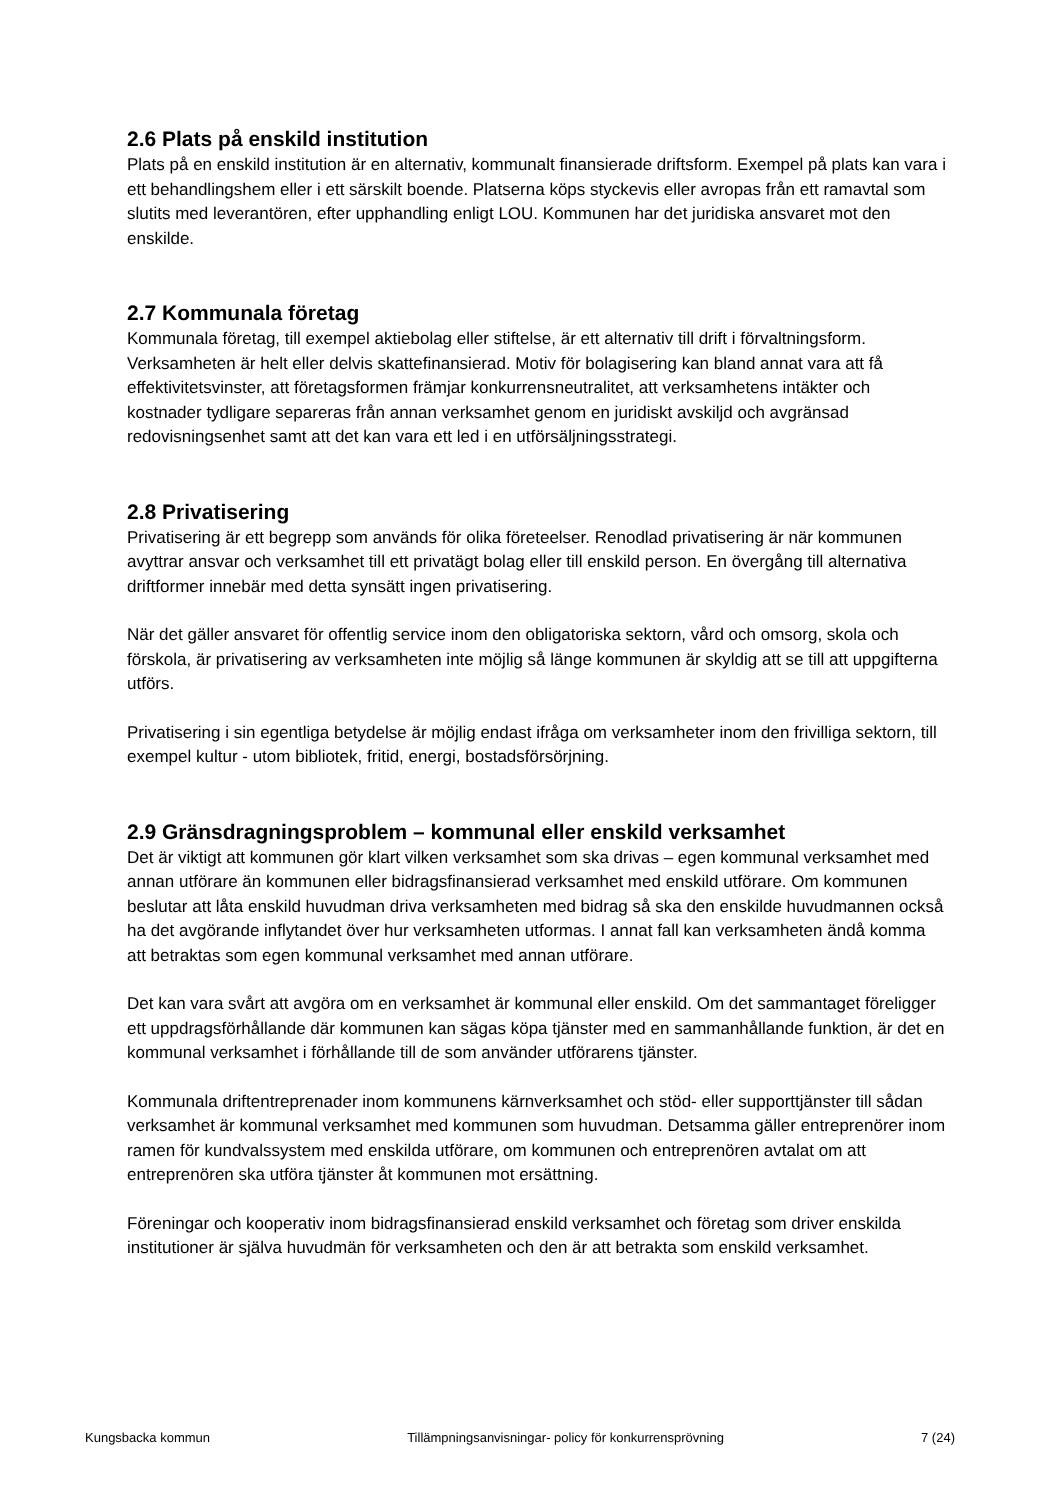2.6 Plats på enskild institution
Plats på en enskild institution är en alternativ, kommunalt finansierade driftsform. Exempel på plats kan vara i ett behandlingshem eller i ett särskilt boende. Platserna köps styckevis eller avropas från ett ramavtal som slutits med leverantören, efter upphandling enligt LOU. Kommunen har det juridiska ansvaret mot den enskilde.
2.7 Kommunala företag
Kommunala företag, till exempel aktiebolag eller stiftelse, är ett alternativ till drift i förvaltningsform. Verksamheten är helt eller delvis skattefinansierad. Motiv för bolagisering kan bland annat vara att få effektivitetsvinster, att företagsformen främjar konkurrensneutralitet, att verksamhetens intäkter och kostnader tydligare separeras från annan verksamhet genom en juridiskt avskiljd och avgränsad redovisningsenhet samt att det kan vara ett led i en utförsäljningsstrategi.
2.8 Privatisering
Privatisering är ett begrepp som används för olika företeelser. Renodlad privatisering är när kommunen avyttrar ansvar och verksamhet till ett privatägt bolag eller till enskild person. En övergång till alternativa driftformer innebär med detta synsätt ingen privatisering.
När det gäller ansvaret för offentlig service inom den obligatoriska sektorn, vård och omsorg, skola och förskola, är privatisering av verksamheten inte möjlig så länge kommunen är skyldig att se till att uppgifterna utförs.
Privatisering i sin egentliga betydelse är möjlig endast ifråga om verksamheter inom den frivilliga sektorn, till exempel kultur - utom bibliotek, fritid, energi, bostadsförsörjning.
2.9 Gränsdragningsproblem – kommunal eller enskild verksamhet
Det är viktigt att kommunen gör klart vilken verksamhet som ska drivas – egen kommunal verksamhet med annan utförare än kommunen eller bidragsfinansierad verksamhet med enskild utförare. Om kommunen beslutar att låta enskild huvudman driva verksamheten med bidrag så ska den enskilde huvudmannen också ha det avgörande inflytandet över hur verksamheten utformas. I annat fall kan verksamheten ändå komma att betraktas som egen kommunal verksamhet med annan utförare.
Det kan vara svårt att avgöra om en verksamhet är kommunal eller enskild. Om det sammantaget föreligger ett uppdragsförhållande där kommunen kan sägas köpa tjänster med en sammanhållande funktion, är det en kommunal verksamhet i förhållande till de som använder utförarens tjänster.
Kommunala driftentreprenader inom kommunens kärnverksamhet och stöd- eller supporttjänster till sådan verksamhet är kommunal verksamhet med kommunen som huvudman. Detsamma gäller entreprenörer inom ramen för kundvalssystem med enskilda utförare, om kommunen och entreprenören avtalat om att entreprenören ska utföra tjänster åt kommunen mot ersättning.
Föreningar och kooperativ inom bidragsfinansierad enskild verksamhet och företag som driver enskilda institutioner är själva huvudmän för verksamheten och den är att betrakta som enskild verksamhet.
Kungsbacka kommun Tillämpningsanvisningar- policy för konkurrensprövning 7 (24)